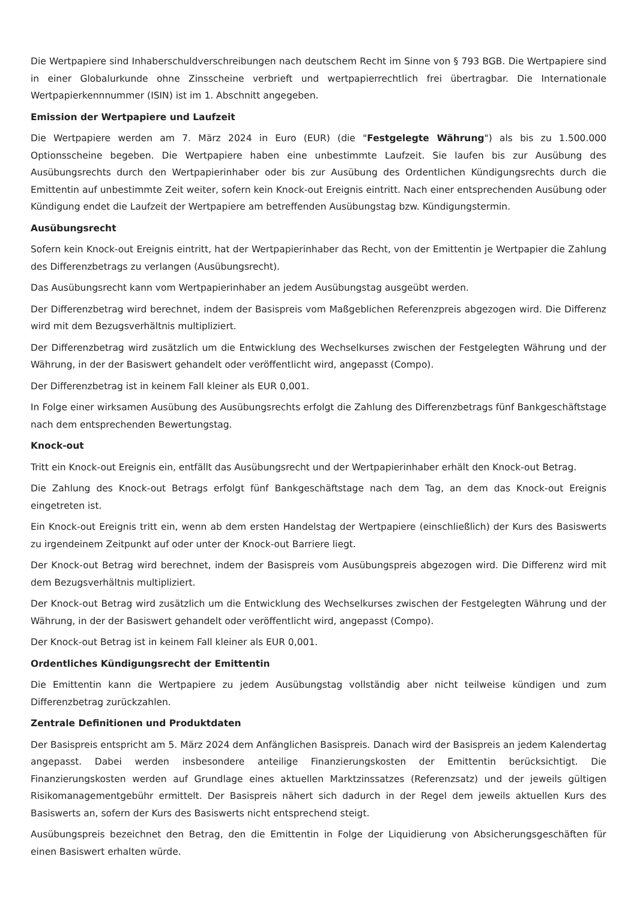Die Wertpapiere sind Inhaberschuldverschreibungen nach deutschem Recht im Sinne von § 793 BGB. Die Wertpapiere sind in einer Globalurkunde ohne Zinsscheine verbrieft und wertpapierrechtlich frei übertragbar. Die Internationale Wertpapierkennnummer (ISIN) ist im 1. Abschnitt angegeben.
Emission der Wertpapiere und Laufzeit
Die Wertpapiere werden am 7. März 2024 in Euro (EUR) (die "Festgelegte Währung") als bis zu 1.500.000 Optionsscheine begeben. Die Wertpapiere haben eine unbestimmte Laufzeit. Sie laufen bis zur Ausübung des Ausübungsrechts durch den Wertpapierinhaber oder bis zur Ausübung des Ordentlichen Kündigungsrechts durch die Emittentin auf unbestimmte Zeit weiter, sofern kein Knock-out Ereignis eintritt. Nach einer entsprechenden Ausübung oder Kündigung endet die Laufzeit der Wertpapiere am betreffenden Ausübungstag bzw. Kündigungstermin.
Ausübungsrecht
Sofern kein Knock-out Ereignis eintritt, hat der Wertpapierinhaber das Recht, von der Emittentin je Wertpapier die Zahlung des Differenzbetrags zu verlangen (Ausübungsrecht).
Das Ausübungsrecht kann vom Wertpapierinhaber an jedem Ausübungstag ausgeübt werden.
Der Differenzbetrag wird berechnet, indem der Basispreis vom Maßgeblichen Referenzpreis abgezogen wird. Die Differenz wird mit dem Bezugsverhältnis multipliziert.
Der Differenzbetrag wird zusätzlich um die Entwicklung des Wechselkurses zwischen der Festgelegten Währung und der Währung, in der der Basiswert gehandelt oder veröffentlicht wird, angepasst (Compo).
Der Differenzbetrag ist in keinem Fall kleiner als EUR 0,001.
In Folge einer wirksamen Ausübung des Ausübungsrechts erfolgt die Zahlung des Differenzbetrags fünf Bankgeschäftstage nach dem entsprechenden Bewertungstag.
Knock-out
Tritt ein Knock-out Ereignis ein, entfällt das Ausübungsrecht und der Wertpapierinhaber erhält den Knock-out Betrag.
Die Zahlung des Knock-out Betrags erfolgt fünf Bankgeschäftstage nach dem Tag, an dem das Knock-out Ereignis eingetreten ist.
Ein Knock-out Ereignis tritt ein, wenn ab dem ersten Handelstag der Wertpapiere (einschließlich) der Kurs des Basiswerts zu irgendeinem Zeitpunkt auf oder unter der Knock-out Barriere liegt.
Der Knock-out Betrag wird berechnet, indem der Basispreis vom Ausübungspreis abgezogen wird. Die Differenz wird mit dem Bezugsverhältnis multipliziert.
Der Knock-out Betrag wird zusätzlich um die Entwicklung des Wechselkurses zwischen der Festgelegten Währung und der Währung, in der der Basiswert gehandelt oder veröffentlicht wird, angepasst (Compo).
Der Knock-out Betrag ist in keinem Fall kleiner als EUR 0,001.
Ordentliches Kündigungsrecht der Emittentin
Die Emittentin kann die Wertpapiere zu jedem Ausübungstag vollständig aber nicht teilweise kündigen und zum Differenzbetrag zurückzahlen.
Zentrale Definitionen und Produktdaten
Der Basispreis entspricht am 5. März 2024 dem Anfänglichen Basispreis. Danach wird der Basispreis an jedem Kalendertag angepasst. Dabei werden insbesondere anteilige Finanzierungskosten der Emittentin berücksichtigt. Die Finanzierungskosten werden auf Grundlage eines aktuellen Marktzinssatzes (Referenzsatz) und der jeweils gültigen Risikomanagementgebühr ermittelt. Der Basispreis nähert sich dadurch in der Regel dem jeweils aktuellen Kurs des Basiswerts an, sofern der Kurs des Basiswerts nicht entsprechend steigt.
Ausübungspreis bezeichnet den Betrag, den die Emittentin in Folge der Liquidierung von Absicherungsgeschäften für einen Basiswert erhalten würde.